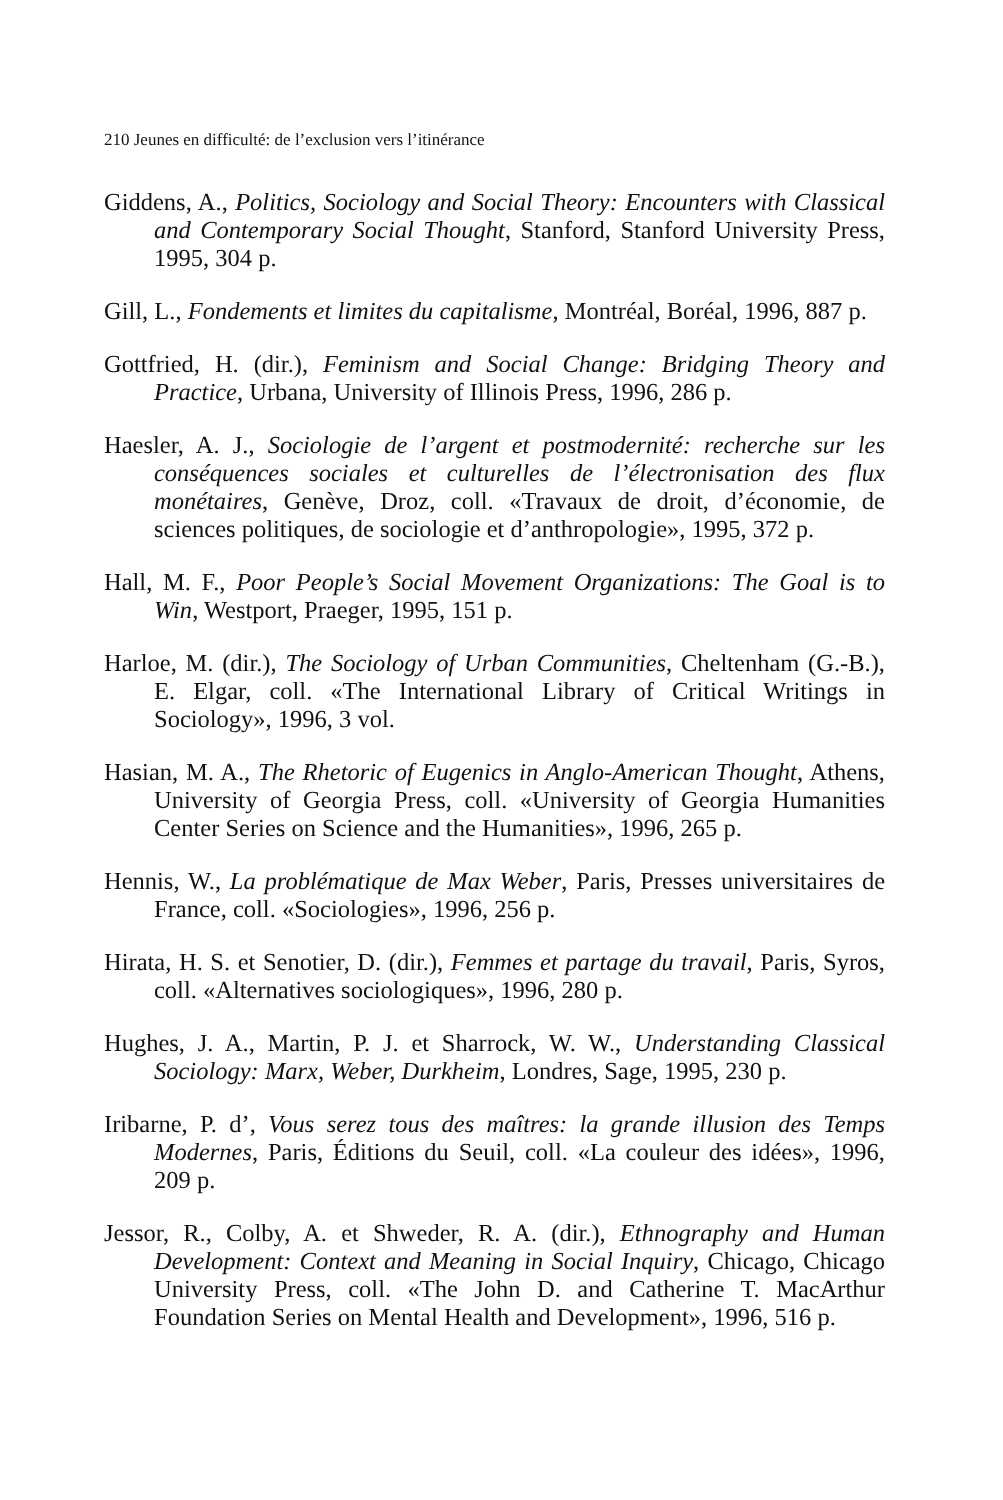210 Jeunes en difficulté: de l’exclusion vers l’itinérance
Giddens, A., Politics, Sociology and Social Theory: Encounters with Classical and Contemporary Social Thought, Stanford, Stanford University Press, 1995, 304 p.
Gill, L., Fondements et limites du capitalisme, Montréal, Boréal, 1996, 887 p.
Gottfried, H. (dir.), Feminism and Social Change: Bridging Theory and Practice, Urbana, University of Illinois Press, 1996, 286 p.
Haesler, A. J., Sociologie de l’argent et postmodernité: recherche sur les conséquences sociales et culturelles de l’électronisation des flux monétaires, Genève, Droz, coll. «Travaux de droit, d’économie, de sciences politiques, de sociologie et d’anthropologie», 1995, 372 p.
Hall, M. F., Poor People’s Social Movement Organizations: The Goal is to Win, Westport, Praeger, 1995, 151 p.
Harloe, M. (dir.), The Sociology of Urban Communities, Cheltenham (G.-B.), E. Elgar, coll. «The International Library of Critical Writings in Sociology», 1996, 3 vol.
Hasian, M. A., The Rhetoric of Eugenics in Anglo-American Thought, Athens, University of Georgia Press, coll. «University of Georgia Humanities Center Series on Science and the Humanities», 1996, 265 p.
Hennis, W., La problématique de Max Weber, Paris, Presses universitaires de France, coll. «Sociologies», 1996, 256 p.
Hirata, H. S. et Senotier, D. (dir.), Femmes et partage du travail, Paris, Syros, coll. «Alternatives sociologiques», 1996, 280 p.
Hughes, J. A., Martin, P. J. et Sharrock, W. W., Understanding Classical Sociology: Marx, Weber, Durkheim, Londres, Sage, 1995, 230 p.
Iribarne, P. d’, Vous serez tous des maîtres: la grande illusion des Temps Modernes, Paris, Éditions du Seuil, coll. «La couleur des idées», 1996, 209 p.
Jessor, R., Colby, A. et Shweder, R. A. (dir.), Ethnography and Human Development: Context and Meaning in Social Inquiry, Chicago, Chicago University Press, coll. «The John D. and Catherine T. MacArthur Foundation Series on Mental Health and Development», 1996, 516 p.